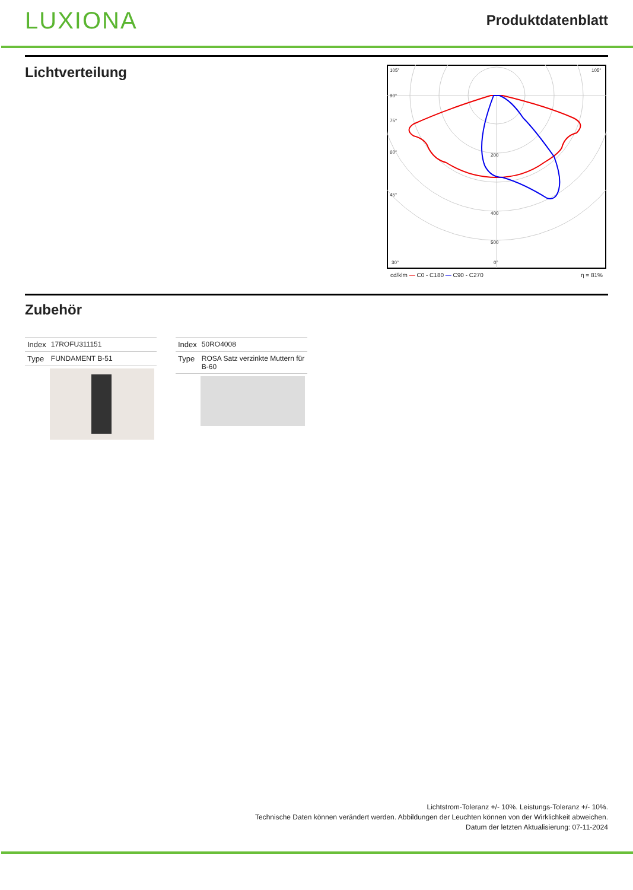LUXIONA Produktdatenblatt
Lichtverteilung
105°
90°
75°
60°
45°
30°
200
400
500
0°
105°
cd/klm — C0 - C180 — C90 - C270 η = 81%
Zubehör
| Index | 17ROFU311151 |
| Type | FUNDAMENT B-51 |
| Index | 50RO4008 |
| Type | ROSA Satz verzinkte Muttern für B-60 |
Lichtstrom-Toleranz +/- 10%. Leistungs-Toleranz +/- 10%.
Technische Daten können verändert werden. Abbildungen der Leuchten können von der Wirklichkeit abweichen.
Datum der letzten Aktualisierung: 07-11-2024